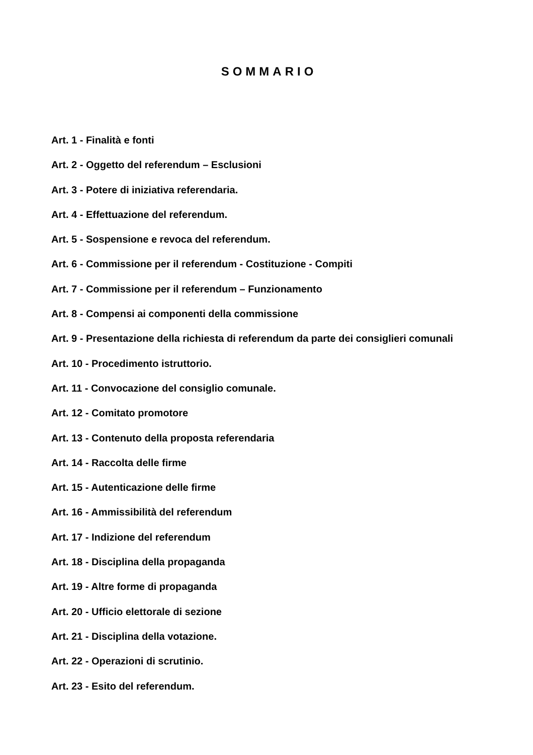SOMMARIO
Art. 1 - Finalità e fonti
Art. 2 - Oggetto del referendum – Esclusioni
Art. 3 - Potere di iniziativa referendaria.
Art. 4 - Effettuazione del referendum.
Art. 5 - Sospensione e revoca del referendum.
Art. 6 - Commissione per il referendum - Costituzione - Compiti
Art. 7 - Commissione per il referendum – Funzionamento
Art. 8 - Compensi ai componenti della commissione
Art. 9 - Presentazione della richiesta di referendum da parte dei consiglieri comunali
Art. 10 - Procedimento istruttorio.
Art. 11 - Convocazione del consiglio comunale.
Art. 12 - Comitato promotore
Art. 13 - Contenuto della proposta referendaria
Art. 14 - Raccolta delle firme
Art. 15 - Autenticazione delle firme
Art. 16 - Ammissibilità del referendum
Art. 17 - Indizione del referendum
Art. 18 - Disciplina della propaganda
Art. 19 - Altre forme di propaganda
Art. 20 - Ufficio elettorale di sezione
Art. 21 - Disciplina della votazione.
Art. 22 - Operazioni di scrutinio.
Art. 23 - Esito del referendum.